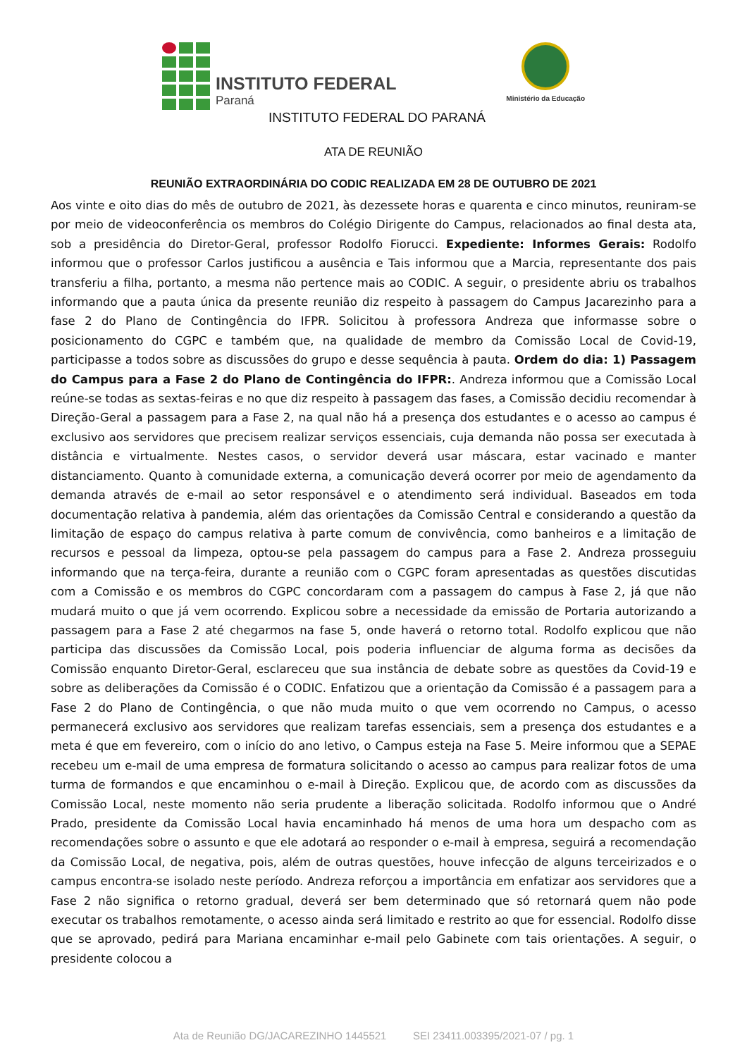INSTITUTO FEDERAL
Paraná
Ministério da Educação
INSTITUTO FEDERAL DO PARANÁ
ATA DE REUNIÃO
REUNIÃO EXTRAORDINÁRIA DO CODIC REALIZADA EM 28 DE OUTUBRO DE 2021
Aos vinte e oito dias do mês de outubro de 2021, às dezessete horas e quarenta e cinco minutos, reuniram-se por meio de videoconferência os membros do Colégio Dirigente do Campus, relacionados ao final desta ata, sob a presidência do Diretor-Geral, professor Rodolfo Fiorucci. Expediente: Informes Gerais: Rodolfo informou que o professor Carlos justificou a ausência e Tais informou que a Marcia, representante dos pais transferiu a filha, portanto, a mesma não pertence mais ao CODIC. A seguir, o presidente abriu os trabalhos informando que a pauta única da presente reunião diz respeito à passagem do Campus Jacarezinho para a fase 2 do Plano de Contingência do IFPR. Solicitou à professora Andreza que informasse sobre o posicionamento do CGPC e também que, na qualidade de membro da Comissão Local de Covid-19, participasse a todos sobre as discussões do grupo e desse sequência à pauta. Ordem do dia: 1) Passagem do Campus para a Fase 2 do Plano de Contingência do IFPR:. Andreza informou que a Comissão Local reúne-se todas as sextas-feiras e no que diz respeito à passagem das fases, a Comissão decidiu recomendar à Direção-Geral a passagem para a Fase 2, na qual não há a presença dos estudantes e o acesso ao campus é exclusivo aos servidores que precisem realizar serviços essenciais, cuja demanda não possa ser executada à distância e virtualmente. Nestes casos, o servidor deverá usar máscara, estar vacinado e manter distanciamento. Quanto à comunidade externa, a comunicação deverá ocorrer por meio de agendamento da demanda através de e-mail ao setor responsável e o atendimento será individual. Baseados em toda documentação relativa à pandemia, além das orientações da Comissão Central e considerando a questão da limitação de espaço do campus relativa à parte comum de convivência, como banheiros e a limitação de recursos e pessoal da limpeza, optou-se pela passagem do campus para a Fase 2. Andreza prosseguiu informando que na terça-feira, durante a reunião com o CGPC foram apresentadas as questões discutidas com a Comissão e os membros do CGPC concordaram com a passagem do campus à Fase 2, já que não mudará muito o que já vem ocorrendo. Explicou sobre a necessidade da emissão de Portaria autorizando a passagem para a Fase 2 até chegarmos na fase 5, onde haverá o retorno total. Rodolfo explicou que não participa das discussões da Comissão Local, pois poderia influenciar de alguma forma as decisões da Comissão enquanto Diretor-Geral, esclareceu que sua instância de debate sobre as questões da Covid-19 e sobre as deliberações da Comissão é o CODIC. Enfatizou que a orientação da Comissão é a passagem para a Fase 2 do Plano de Contingência, o que não muda muito o que vem ocorrendo no Campus, o acesso permanecerá exclusivo aos servidores que realizam tarefas essenciais, sem a presença dos estudantes e a meta é que em fevereiro, com o início do ano letivo, o Campus esteja na Fase 5. Meire informou que a SEPAE recebeu um e-mail de uma empresa de formatura solicitando o acesso ao campus para realizar fotos de uma turma de formandos e que encaminhou o e-mail à Direção. Explicou que, de acordo com as discussões da Comissão Local, neste momento não seria prudente a liberação solicitada. Rodolfo informou que o André Prado, presidente da Comissão Local havia encaminhado há menos de uma hora um despacho com as recomendações sobre o assunto e que ele adotará ao responder o e-mail à empresa, seguirá a recomendação da Comissão Local, de negativa, pois, além de outras questões, houve infecção de alguns terceirizados e o campus encontra-se isolado neste período. Andreza reforçou a importância em enfatizar aos servidores que a Fase 2 não significa o retorno gradual, deverá ser bem determinado que só retornará quem não pode executar os trabalhos remotamente, o acesso ainda será limitado e restrito ao que for essencial. Rodolfo disse que se aprovado, pedirá para Mariana encaminhar e-mail pelo Gabinete com tais orientações. A seguir, o presidente colocou a
Ata de Reunião DG/JACAREZINHO 1445521 SEI 23411.003395/2021-07 / pg. 1